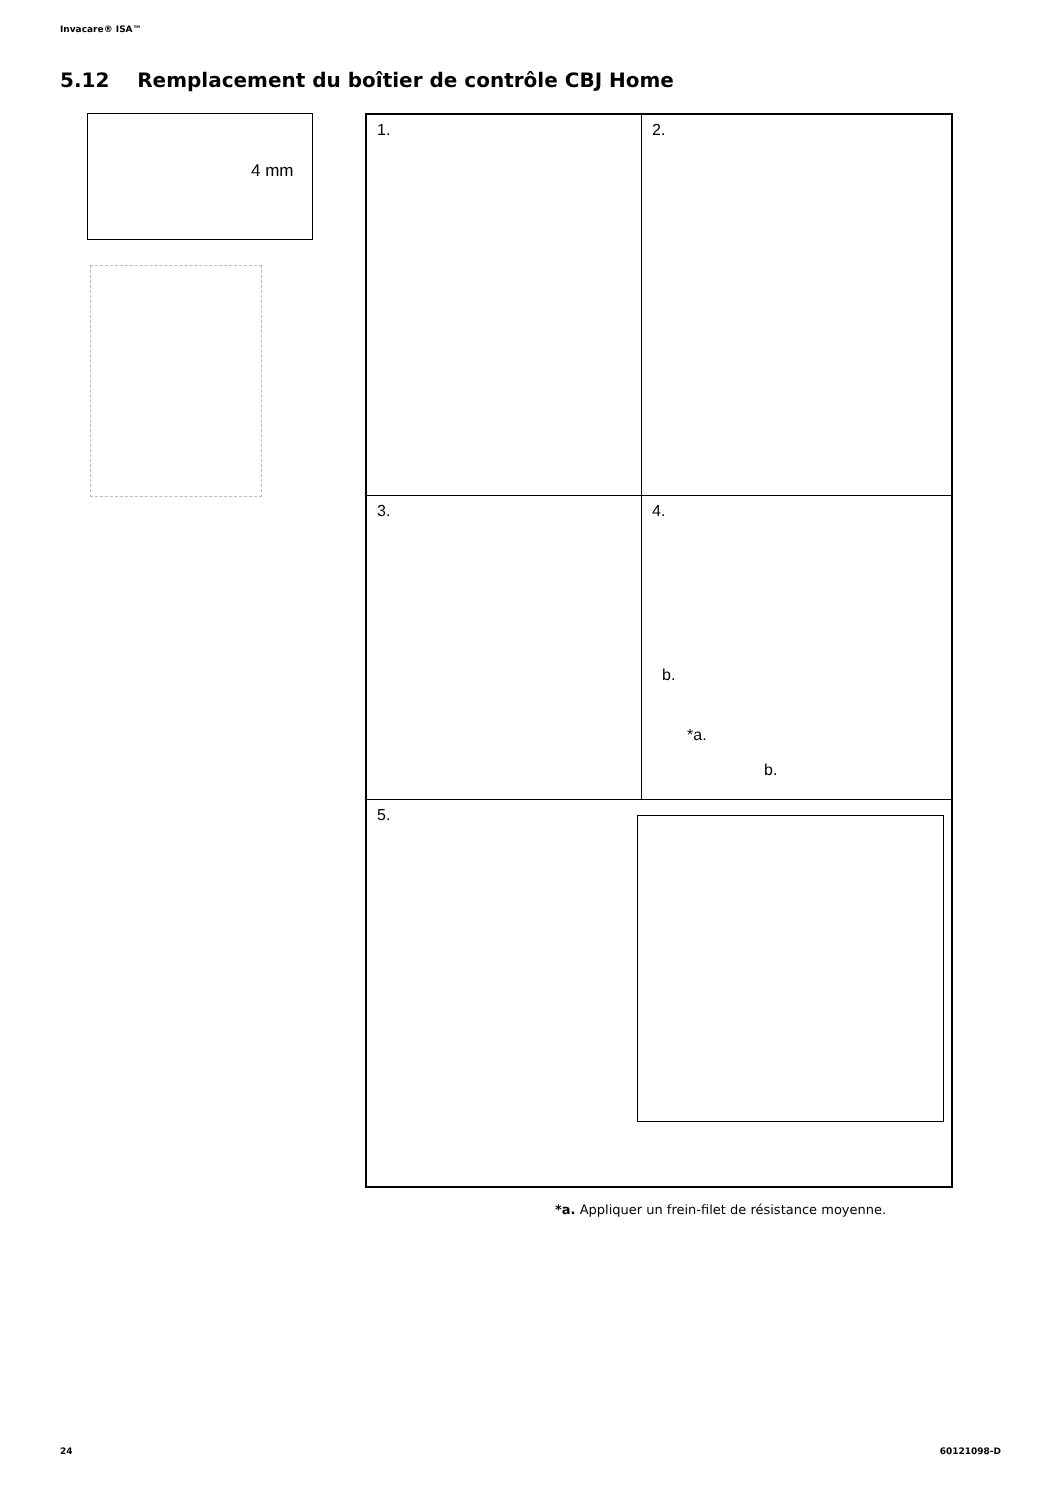Invacare® ISA™
5.12 Remplacement du boîtier de contrôle CBJ Home
4 mm
1. 2.
3.
4.
b.
*a.
b.
5.
*a. Appliquer un frein-filet de résistance moyenne.
24 60121098-D